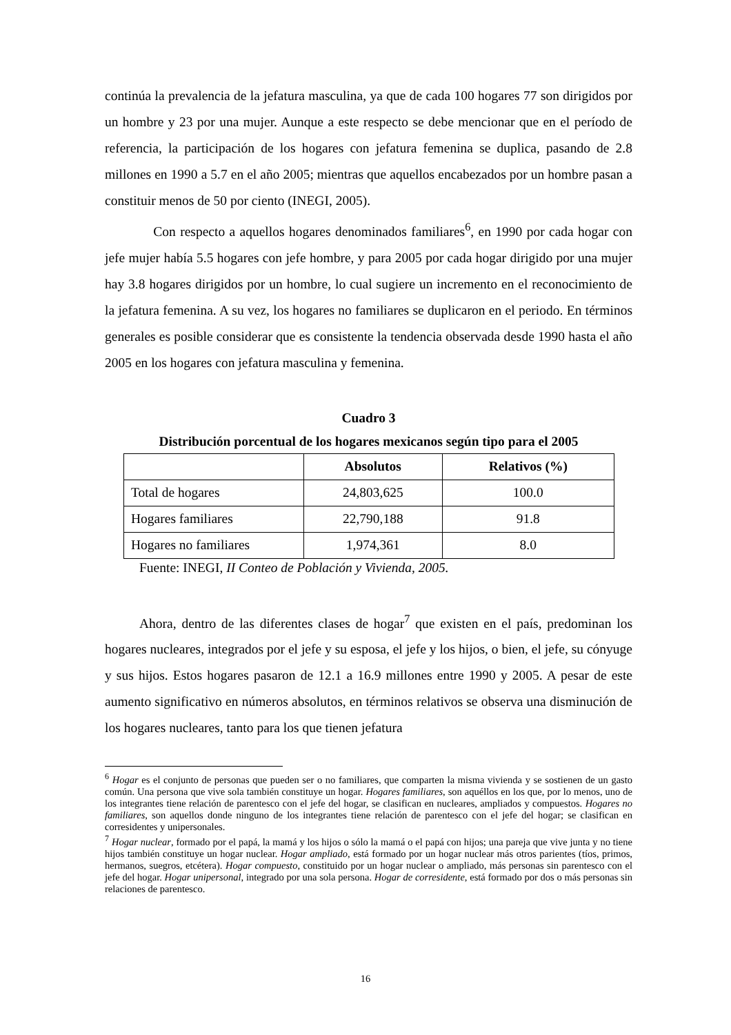continúa la prevalencia de la jefatura masculina, ya que de cada 100 hogares 77 son dirigidos por un hombre y 23 por una mujer. Aunque a este respecto se debe mencionar que en el período de referencia, la participación de los hogares con jefatura femenina se duplica, pasando de 2.8 millones en 1990 a 5.7 en el año 2005; mientras que aquellos encabezados por un hombre pasan a constituir menos de 50 por ciento (INEGI, 2005).
Con respecto a aquellos hogares denominados familiares<sup>6</sup>, en 1990 por cada hogar con jefe mujer había 5.5 hogares con jefe hombre, y para 2005 por cada hogar dirigido por una mujer hay 3.8 hogares dirigidos por un hombre, lo cual sugiere un incremento en el reconocimiento de la jefatura femenina. A su vez, los hogares no familiares se duplicaron en el periodo. En términos generales es posible considerar que es consistente la tendencia observada desde 1990 hasta el año 2005 en los hogares con jefatura masculina y femenina.
Cuadro 3
Distribución porcentual de los hogares mexicanos según tipo para el 2005
| | Absolutos | Relativos (%) |
| --- | --- | --- |
| Total de hogares | 24,803,625 | 100.0 |
| Hogares familiares | 22,790,188 | 91.8 |
| Hogares no familiares | 1,974,361 | 8.0 |
Fuente: INEGI, II Conteo de Población y Vivienda, 2005.
Ahora, dentro de las diferentes clases de hogar<sup>7</sup> que existen en el país, predominan los hogares nucleares, integrados por el jefe y su esposa, el jefe y los hijos, o bien, el jefe, su cónyuge y sus hijos. Estos hogares pasaron de 12.1 a 16.9 millones entre 1990 y 2005. A pesar de este aumento significativo en números absolutos, en términos relativos se observa una disminución de los hogares nucleares, tanto para los que tienen jefatura
<sup>6</sup> Hogar es el conjunto de personas que pueden ser o no familiares, que comparten la misma vivienda y se sostienen de un gasto común. Una persona que vive sola también constituye un hogar. Hogares familiares, son aquéllos en los que, por lo menos, uno de los integrantes tiene relación de parentesco con el jefe del hogar, se clasifican en nucleares, ampliados y compuestos. Hogares no familiares, son aquellos donde ninguno de los integrantes tiene relación de parentesco con el jefe del hogar; se clasifican en corresidentes y unipersonales.
<sup>7</sup> Hogar nuclear, formado por el papá, la mamá y los hijos o sólo la mamá o el papá con hijos; una pareja que vive junta y no tiene hijos también constituye un hogar nuclear. Hogar ampliado, está formado por un hogar nuclear más otros parientes (tíos, primos, hermanos, suegros, etcétera). Hogar compuesto, constituido por un hogar nuclear o ampliado, más personas sin parentesco con el jefe del hogar. Hogar unipersonal, integrado por una sola persona. Hogar de corresidente, está formado por dos o más personas sin relaciones de parentesco.
16